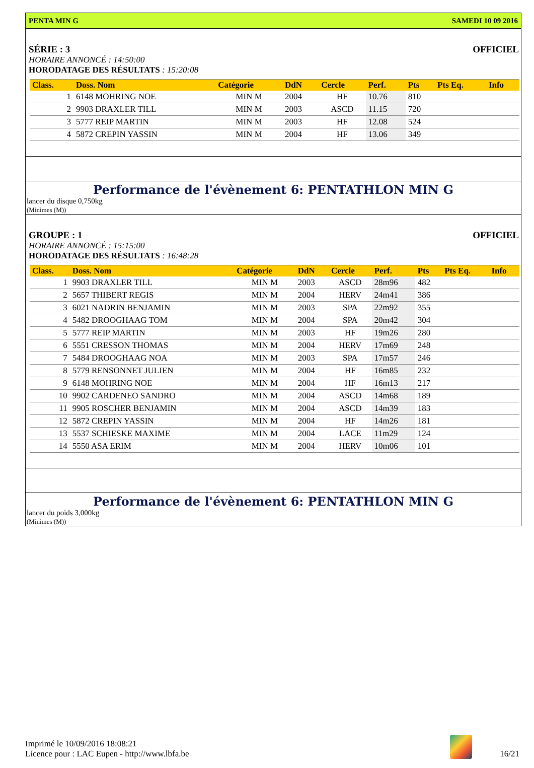PENTA MIN G SAMEDI 10 09 2016
SÉRIE : 3 OFFICIEL
HORAIRE ANNONCÉ : 14:50:00
HORODATAGE DES RÉSULTATS : 15:20:08
| Class. | Doss. Nom | Catégorie | DdN | Cercle | Perf. | Pts | Pts Eq. | Info |
| --- | --- | --- | --- | --- | --- | --- | --- | --- |
| 1 | 6148 MOHRING NOE | MIN M | 2004 | HF | 10.76 | 810 | | |
| 2 | 9903 DRAXLER TILL | MIN M | 2003 | ASCD | 11.15 | 720 | | |
| 3 | 5777 REIP MARTIN | MIN M | 2003 | HF | 12.08 | 524 | | |
| 4 | 5872 CREPIN YASSIN | MIN M | 2004 | HF | 13.06 | 349 | | |
Performance de l'évènement 6: PENTATHLON MIN G
lancer du disque 0,750kg
(Minimes (M))
GROUPE : 1 OFFICIEL
HORAIRE ANNONCÉ : 15:15:00
HORODATAGE DES RÉSULTATS : 16:48:28
| Class. | Doss. Nom | Catégorie | DdN | Cercle | Perf. | Pts | Pts Eq. | Info |
| --- | --- | --- | --- | --- | --- | --- | --- | --- |
| 1 | 9903 DRAXLER TILL | MIN M | 2003 | ASCD | 28m96 | 482 | | |
| 2 | 5657 THIBERT REGIS | MIN M | 2004 | HERV | 24m41 | 386 | | |
| 3 | 6021 NADRIN BENJAMIN | MIN M | 2003 | SPA | 22m92 | 355 | | |
| 4 | 5482 DROOGHAAG TOM | MIN M | 2004 | SPA | 20m42 | 304 | | |
| 5 | 5777 REIP MARTIN | MIN M | 2003 | HF | 19m26 | 280 | | |
| 6 | 5551 CRESSON THOMAS | MIN M | 2004 | HERV | 17m69 | 248 | | |
| 7 | 5484 DROOGHAAG NOA | MIN M | 2003 | SPA | 17m57 | 246 | | |
| 8 | 5779 RENSONNET JULIEN | MIN M | 2004 | HF | 16m85 | 232 | | |
| 9 | 6148 MOHRING NOE | MIN M | 2004 | HF | 16m13 | 217 | | |
| 10 | 9902 CARDENEO SANDRO | MIN M | 2004 | ASCD | 14m68 | 189 | | |
| 11 | 9905 ROSCHER BENJAMIN | MIN M | 2004 | ASCD | 14m39 | 183 | | |
| 12 | 5872 CREPIN YASSIN | MIN M | 2004 | HF | 14m26 | 181 | | |
| 13 | 5537 SCHIESKE MAXIME | MIN M | 2004 | LACE | 11m29 | 124 | | |
| 14 | 5550 ASA ERIM | MIN M | 2004 | HERV | 10m06 | 101 | | |
Performance de l'évènement 6: PENTATHLON MIN G
lancer du poids 3,000kg
(Minimes (M))
Imprimé le 10/09/2016 18:08:21
Licence pour : LAC Eupen - http://www.lbfa.be
16/21